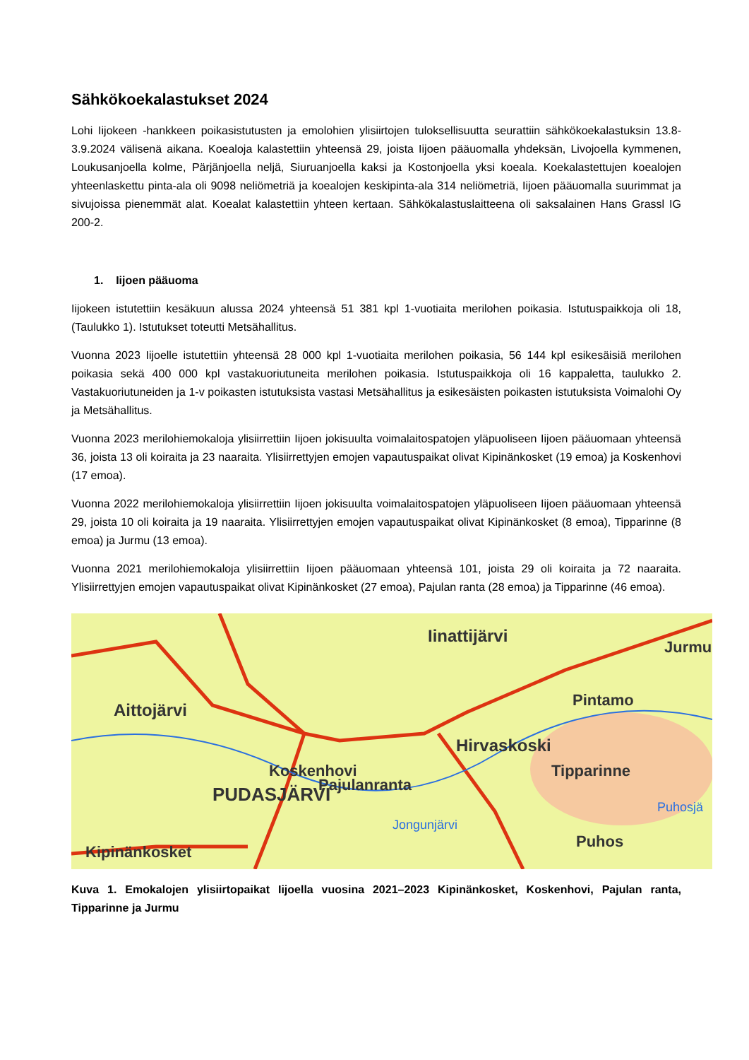Sähkökoekalastukset 2024
Lohi Iijokeen -hankkeen poikasistutusten ja emolohien ylisiirtojen tuloksellisuutta seurattiin sähkökoekalastuksin 13.8-3.9.2024 välisenä aikana. Koealoja kalastettiin yhteensä 29, joista Iijoen pääuomalla yhdeksän, Livojoella kymmenen, Loukusanjoella kolme, Pärjänjoella neljä, Siuruanjoella kaksi ja Kostonjoella yksi koeala. Koekalastettujen koealojen yhteenlaskettu pinta-ala oli 9098 neliömetriä ja koealojen keskipinta-ala 314 neliömetriä, Iijoen pääuomalla suurimmat ja sivujoissa pienemmät alat. Koealat kalastettiin yhteen kertaan. Sähkökalastuslaitteena oli saksalainen Hans Grassl IG 200-2.
1. Iijoen pääuoma
Iijokeen istutettiin kesäkuun alussa 2024 yhteensä 51 381 kpl 1-vuotiaita merilohen poikasia. Istutuspaikkoja oli 18, (Taulukko 1). Istutukset toteutti Metsähallitus.
Vuonna 2023 Iijoelle istutettiin yhteensä 28 000 kpl 1-vuotiaita merilohen poikasia, 56 144 kpl esikesäisiä merilohen poikasia sekä 400 000 kpl vastakuoriutuneita merilohen poikasia. Istutuspaikkoja oli 16 kappaletta, taulukko 2. Vastakuoriutuneiden ja 1-v poikasten istutuksista vastasi Metsähallitus ja esikesäisten poikasten istutuksista Voimalohi Oy ja Metsähallitus.
Vuonna 2023 merilohiemokaloja ylisiirrettiin Iijoen jokisuulta voimalaitospatojen yläpuoliseen Iijoen pääuomaan yhteensä 36, joista 13 oli koiraita ja 23 naaraita. Ylisiirrettyjen emojen vapautuspaikat olivat Kipinänkosket (19 emoa) ja Koskenhovi (17 emoa).
Vuonna 2022 merilohiemokaloja ylisiirrettiin Iijoen jokisuulta voimalaitospatojen yläpuoliseen Iijoen pääuomaan yhteensä 29, joista 10 oli koiraita ja 19 naaraita. Ylisiirrettyjen emojen vapautuspaikat olivat Kipinänkosket (8 emoa), Tipparinne (8 emoa) ja Jurmu (13 emoa).
Vuonna 2021 merilohiemokaloja ylisiirrettiin Iijoen pääuomaan yhteensä 101, joista 29 oli koiraita ja 72 naaraita. Ylisiirrettyjen emojen vapautuspaikat olivat Kipinänkosket (27 emoa), Pajulan ranta (28 emoa) ja Tipparinne (46 emoa).
Iinattijärvi
Jurmu
Aittojärvi
Pintamo
Hirvaskoski
Koskenhovi
Tipparinne
Pajulanranta
PUDASJÄRVI
Jongunjärvi
Puhosjä
Puhos
Kipinänkosket
Kuva 1. Emokalojen ylisiirtopaikat Iijoella vuosina 2021–2023 Kipinänkosket, Koskenhovi, Pajulan ranta, Tipparinne ja Jurmu